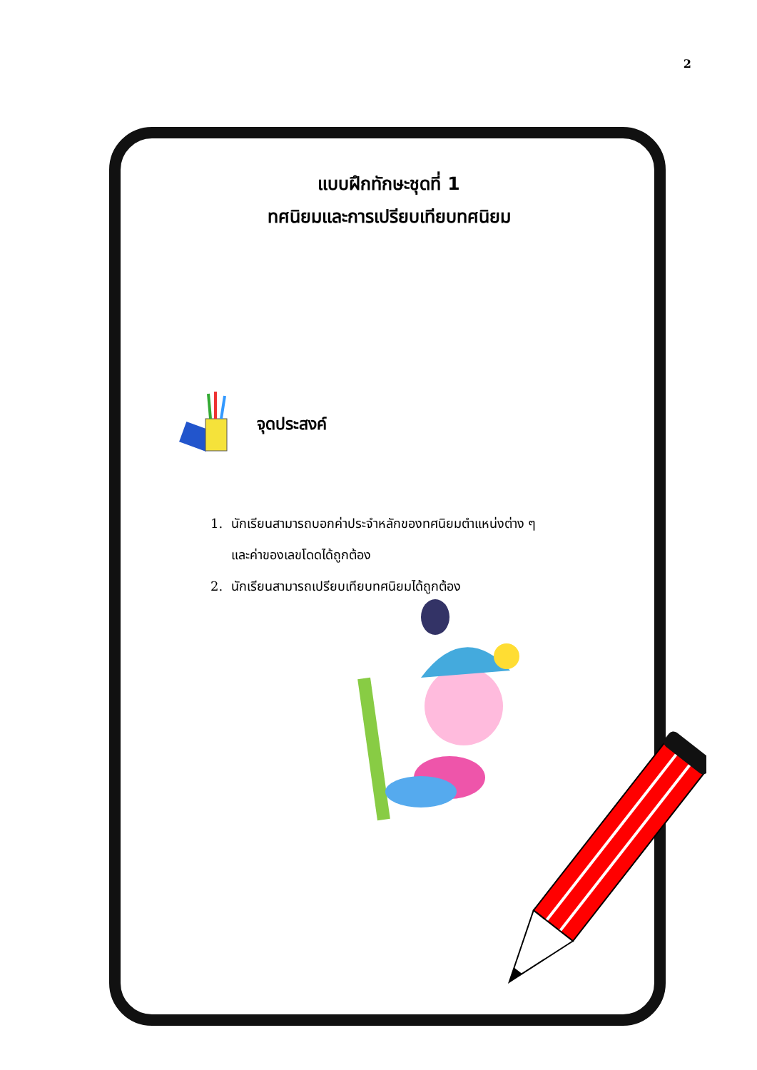2
แบบฝึกทักษะชุดที่ 1
ทศนิยมและการเปรียบเทียบทศนิยม
จุดประสงค์
1. นักเรียนสามารถบอกค่าประจำหลักของทศนิยมตำแหน่งต่าง ๆ
และค่าของเลขโดดได้ถูกต้อง
2. นักเรียนสามารถเปรียบเทียบทศนิยมได้ถูกต้อง